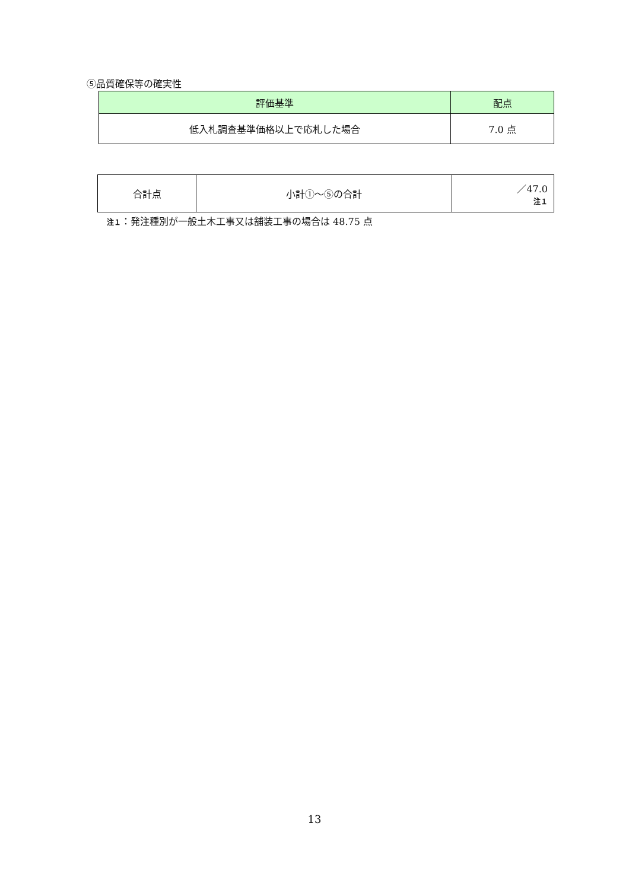⑤品質確保等の確実性
| 評価基準 | 配点 |
| --- | --- |
| 低入札調査基準価格以上で応札した場合 | 7.0 点 |
| 合計点 | 小計①～⑤の合計 | ／47.0 注１ |
注１：発注種別が一般土木工事又は舗装工事の場合は 48.75 点
13